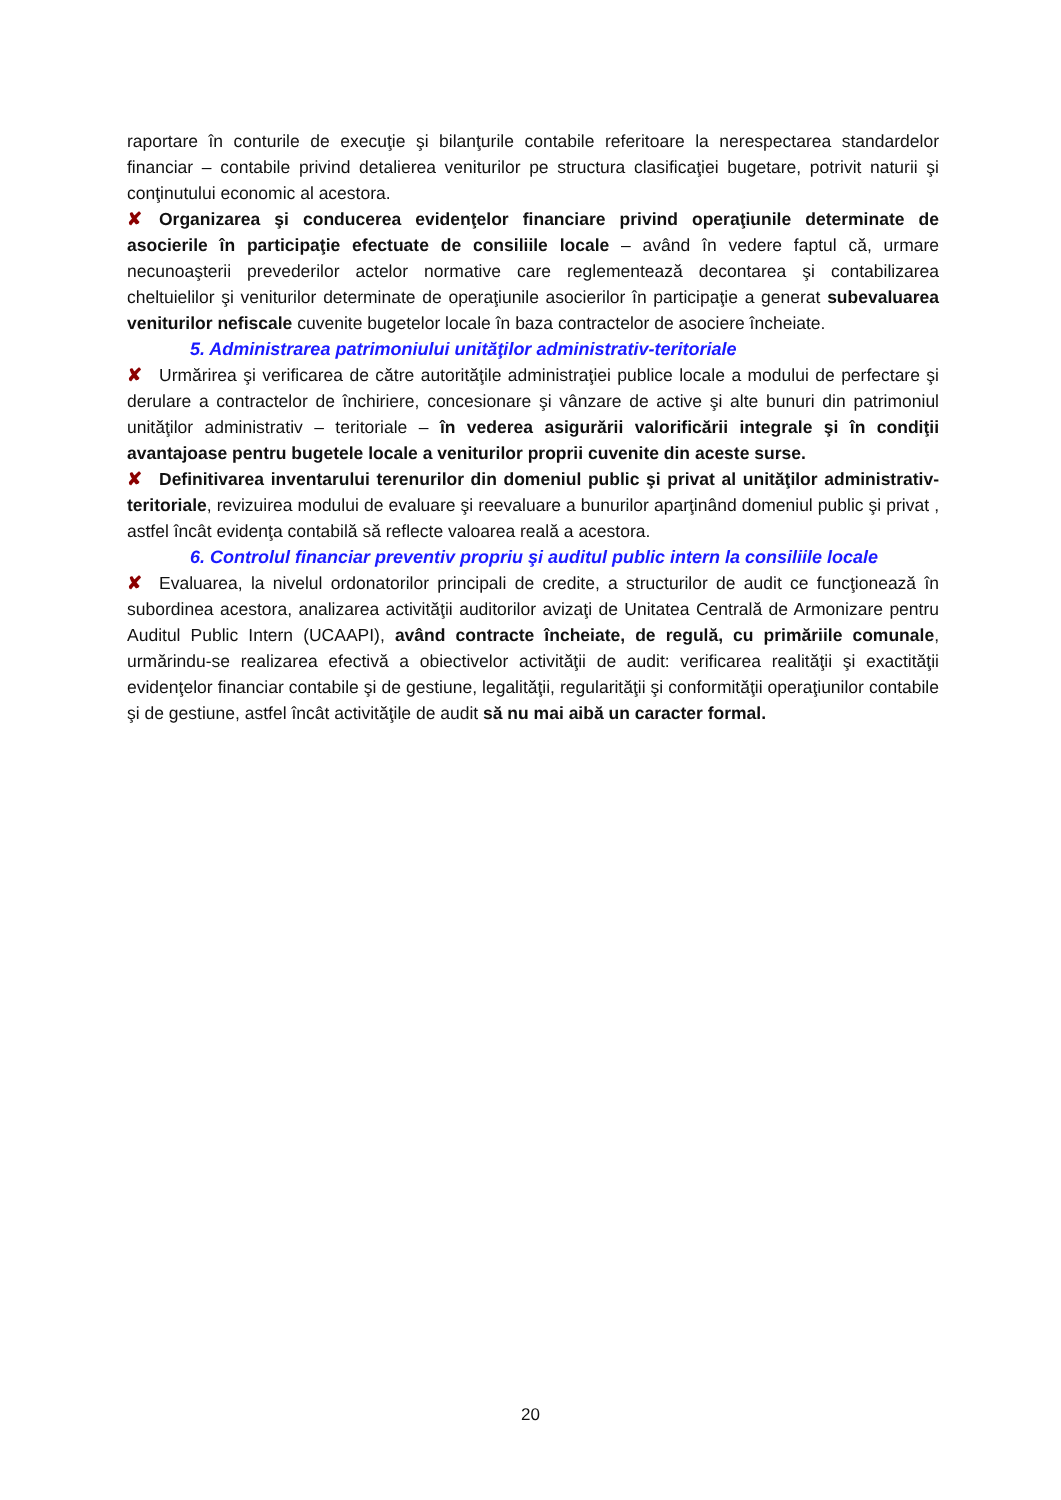raportare în conturile de execuţie şi bilanţurile contabile referitoare la nerespectarea standardelor financiar – contabile privind detalierea veniturilor pe structura clasificaţiei bugetare, potrivit naturii şi conţinutului economic al acestora.
✘ Organizarea şi conducerea evidenţelor financiare privind operaţiunile determinate de asocierile în participaţie efectuate de consiliile locale – având în vedere faptul că, urmare necunoaşterii prevederilor actelor normative care reglementează decontarea şi contabilizarea cheltuielilor şi veniturilor determinate de operaţiunile asocierilor în participaţie a generat subevaluarea veniturilor nefiscale cuvenite bugetelor locale în baza contractelor de asociere încheiate.
5. Administrarea patrimoniului unităţilor administrativ-teritoriale
✘ Urmărirea şi verificarea de către autorităţile administraţiei publice locale a modului de perfectare şi derulare a contractelor de închiriere, concesionare şi vânzare de active şi alte bunuri din patrimoniul unităţilor administrativ – teritoriale – în vederea asigurării valorificării integrale şi în condiţii avantajoase pentru bugetele locale a veniturilor proprii cuvenite din aceste surse.
✘ Definitivarea inventarului terenurilor din domeniul public şi privat al unităţilor administrativ-teritoriale, revizuirea modului de evaluare şi reevaluare a bunurilor aparţinând domeniul public şi privat , astfel încât evidenţa contabilă să reflecte valoarea reală a acestora.
6. Controlul financiar preventiv propriu şi auditul public intern la consiliile locale
✘ Evaluarea, la nivelul ordonatorilor principali de credite, a structurilor de audit ce funcţionează în subordinea acestora, analizarea activităţii auditorilor avizaţi de Unitatea Centrală de Armonizare pentru Auditul Public Intern (UCAAPI), având contracte încheiate, de regulă, cu primăriile comunale, urmărindu-se realizarea efectivă a obiectivelor activităţii de audit: verificarea realităţii şi exactităţii evidenţelor financiar contabile şi de gestiune, legalităţii, regularităţii şi conformităţii operaţiunilor contabile şi de gestiune, astfel încât activităţile de audit să nu mai aibă un caracter formal.
20